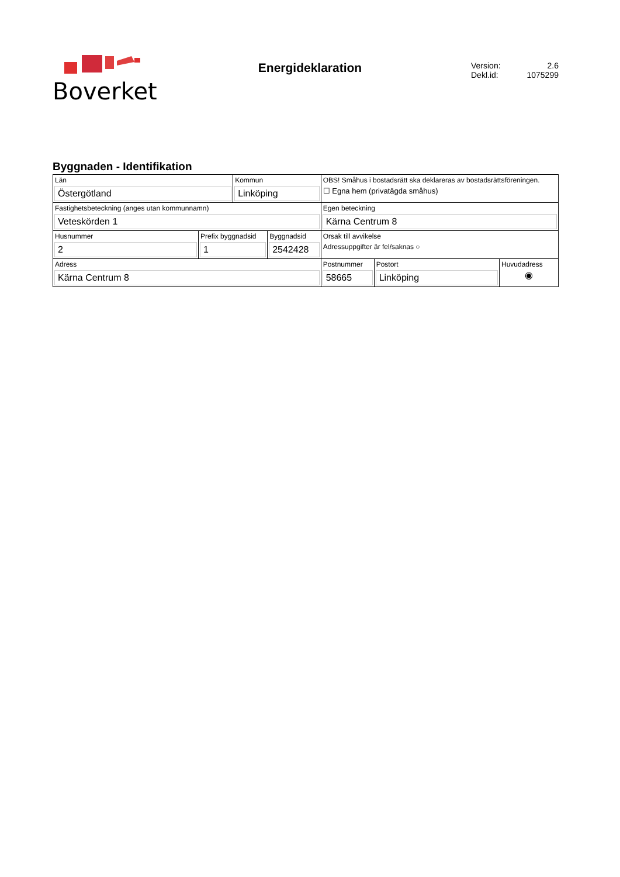Boverket
Energideklaration
Version: 2.6
Dekl.id: 1075299
Byggnaden - Identifikation
| Län Östergötland | | Kommun Linköping | | OBS! Småhus i bostadsrätt ska deklareras av bostadsrättsföreningen. ☐ Egna hem (privatägda småhus) | | |
| Fastighetsbeteckning (anges utan kommunnamn) Veteskörden 1 | | | | Egen beteckning Kärna Centrum 8 | | |
| Husnummer 2 | Prefix byggnadsid 1 | | Byggnadsid 2542428 | Orsak till avvikelse Adressuppgifter är fel/saknas ○ | | |
| Adress Kärna Centrum 8 | | | | Postnummer 58665 | Postort Linköping | Huvudadress ◉ |